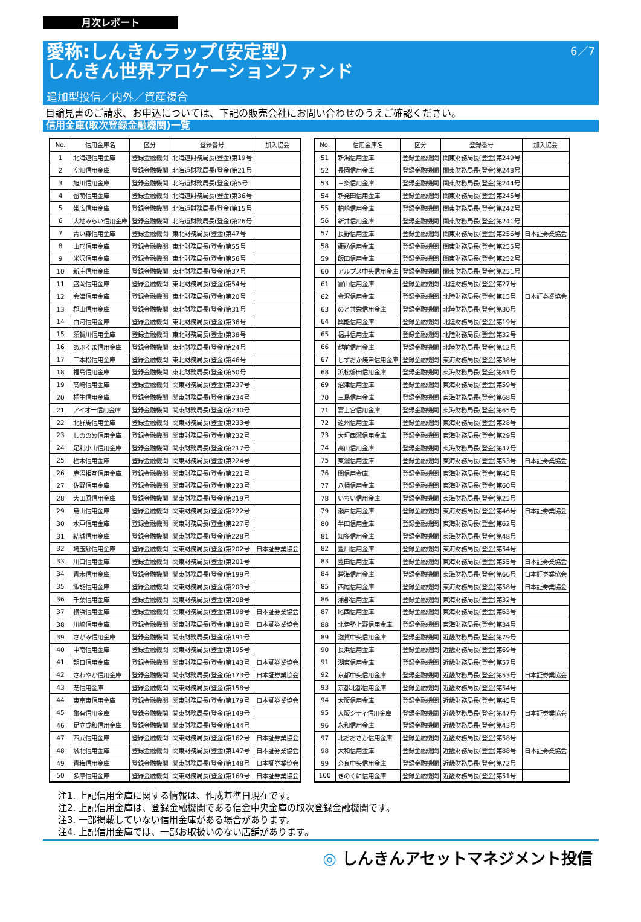月次レポート
愛称:しんきんラップ(安定型)
しんきん世界アロケーションファンド
6／7
追加型投信／内外／資産複合
目論見書のご請求、お申込については、下記の販売会社にお問い合わせのうえご確認ください。
信用金庫(取次登録金融機関)一覧
| No. | 信用金庫名 | 区分 | 登録番号 | 加入協会 |
| --- | --- | --- | --- | --- |
| 1 | 北海道信用金庫 | 登録金融機関 | 北海道財務局長(登金)第19号 | |
| 2 | 空知信用金庫 | 登録金融機関 | 北海道財務局長(登金)第21号 | |
| 3 | 旭川信用金庫 | 登録金融機関 | 北海道財務局長(登金)第5号 | |
| 4 | 留萌信用金庫 | 登録金融機関 | 北海道財務局長(登金)第36号 | |
| 5 | 帯広信用金庫 | 登録金融機関 | 北海道財務局長(登金)第15号 | |
| 6 | 大地みらい信用金庫 | 登録金融機関 | 北海道財務局長(登金)第26号 | |
| 7 | 青い森信用金庫 | 登録金融機関 | 東北財務局長(登金)第47号 | |
| 8 | 山形信用金庫 | 登録金融機関 | 東北財務局長(登金)第55号 | |
| 9 | 米沢信用金庫 | 登録金融機関 | 東北財務局長(登金)第56号 | |
| 10 | 新庄信用金庫 | 登録金融機関 | 東北財務局長(登金)第37号 | |
| 11 | 盛岡信用金庫 | 登録金融機関 | 東北財務局長(登金)第54号 | |
| 12 | 会津信用金庫 | 登録金融機関 | 東北財務局長(登金)第20号 | |
| 13 | 郡山信用金庫 | 登録金融機関 | 東北財務局長(登金)第31号 | |
| 14 | 白河信用金庫 | 登録金融機関 | 東北財務局長(登金)第36号 | |
| 15 | 須賀川信用金庫 | 登録金融機関 | 東北財務局長(登金)第38号 | |
| 16 | あぶくま信用金庫 | 登録金融機関 | 東北財務局長(登金)第24号 | |
| 17 | 二本松信用金庫 | 登録金融機関 | 東北財務局長(登金)第46号 | |
| 18 | 福島信用金庫 | 登録金融機関 | 東北財務局長(登金)第50号 | |
| 19 | 高崎信用金庫 | 登録金融機関 | 関東財務局長(登金)第237号 | |
| 20 | 桐生信用金庫 | 登録金融機関 | 関東財務局長(登金)第234号 | |
| 21 | アイオー信用金庫 | 登録金融機関 | 関東財務局長(登金)第230号 | |
| 22 | 北群馬信用金庫 | 登録金融機関 | 関東財務局長(登金)第233号 | |
| 23 | しののめ信用金庫 | 登録金融機関 | 関東財務局長(登金)第232号 | |
| 24 | 足利小山信用金庫 | 登録金融機関 | 関東財務局長(登金)第217号 | |
| 25 | 栃木信用金庫 | 登録金融機関 | 関東財務局長(登金)第224号 | |
| 26 | 鹿沼相互信用金庫 | 登録金融機関 | 関東財務局長(登金)第221号 | |
| 27 | 佐野信用金庫 | 登録金融機関 | 関東財務局長(登金)第223号 | |
| 28 | 大田原信用金庫 | 登録金融機関 | 関東財務局長(登金)第219号 | |
| 29 | 烏山信用金庫 | 登録金融機関 | 関東財務局長(登金)第222号 | |
| 30 | 水戸信用金庫 | 登録金融機関 | 関東財務局長(登金)第227号 | |
| 31 | 結城信用金庫 | 登録金融機関 | 関東財務局長(登金)第228号 | |
| 32 | 埼玉縣信用金庫 | 登録金融機関 | 関東財務局長(登金)第202号 | 日本証券業協会 |
| 33 | 川口信用金庫 | 登録金融機関 | 関東財務局長(登金)第201号 | |
| 34 | 青木信用金庫 | 登録金融機関 | 関東財務局長(登金)第199号 | |
| 35 | 飯能信用金庫 | 登録金融機関 | 関東財務局長(登金)第203号 | |
| 36 | 千葉信用金庫 | 登録金融機関 | 関東財務局長(登金)第208号 | |
| 37 | 横浜信用金庫 | 登録金融機関 | 関東財務局長(登金)第198号 | 日本証券業協会 |
| 38 | 川崎信用金庫 | 登録金融機関 | 関東財務局長(登金)第190号 | 日本証券業協会 |
| 39 | さがみ信用金庫 | 登録金融機関 | 関東財務局長(登金)第191号 | |
| 40 | 中南信用金庫 | 登録金融機関 | 関東財務局長(登金)第195号 | |
| 41 | 朝日信用金庫 | 登録金融機関 | 関東財務局長(登金)第143号 | 日本証券業協会 |
| 42 | さわやか信用金庫 | 登録金融機関 | 関東財務局長(登金)第173号 | 日本証券業協会 |
| 43 | 芝信用金庫 | 登録金融機関 | 関東財務局長(登金)第158号 | |
| 44 | 東京東信用金庫 | 登録金融機関 | 関東財務局長(登金)第179号 | 日本証券業協会 |
| 45 | 亀有信用金庫 | 登録金融機関 | 関東財務局長(登金)第149号 | |
| 46 | 足立成和信用金庫 | 登録金融機関 | 関東財務局長(登金)第144号 | |
| 47 | 西武信用金庫 | 登録金融機関 | 関東財務局長(登金)第162号 | 日本証券業協会 |
| 48 | 城北信用金庫 | 登録金融機関 | 関東財務局長(登金)第147号 | 日本証券業協会 |
| 49 | 青梅信用金庫 | 登録金融機関 | 関東財務局長(登金)第148号 | 日本証券業協会 |
| 50 | 多摩信用金庫 | 登録金融機関 | 関東財務局長(登金)第169号 | 日本証券業協会 |
| No. | 信用金庫名 | 区分 | 登録番号 | 加入協会 |
| --- | --- | --- | --- | --- |
| 51 | 新潟信用金庫 | 登録金融機関 | 関東財務局長(登金)第249号 | |
| 52 | 長岡信用金庫 | 登録金融機関 | 関東財務局長(登金)第248号 | |
| 53 | 三条信用金庫 | 登録金融機関 | 関東財務局長(登金)第244号 | |
| 54 | 新発田信用金庫 | 登録金融機関 | 関東財務局長(登金)第245号 | |
| 55 | 柏崎信用金庫 | 登録金融機関 | 関東財務局長(登金)第242号 | |
| 56 | 新井信用金庫 | 登録金融機関 | 関東財務局長(登金)第241号 | |
| 57 | 長野信用金庫 | 登録金融機関 | 関東財務局長(登金)第256号 | 日本証券業協会 |
| 58 | 諏訪信用金庫 | 登録金融機関 | 関東財務局長(登金)第255号 | |
| 59 | 飯田信用金庫 | 登録金融機関 | 関東財務局長(登金)第252号 | |
| 60 | アルプス中央信用金庫 | 登録金融機関 | 関東財務局長(登金)第251号 | |
| 61 | 富山信用金庫 | 登録金融機関 | 北陸財務局長(登金)第27号 | |
| 62 | 金沢信用金庫 | 登録金融機関 | 北陸財務局長(登金)第15号 | 日本証券業協会 |
| 63 | のと共栄信用金庫 | 登録金融機関 | 北陸財務局長(登金)第30号 | |
| 64 | 興能信用金庫 | 登録金融機関 | 北陸財務局長(登金)第19号 | |
| 65 | 福井信用金庫 | 登録金融機関 | 北陸財務局長(登金)第32号 | |
| 66 | 越前信用金庫 | 登録金融機関 | 北陸財務局長(登金)第12号 | |
| 67 | しずおか焼津信用金庫 | 登録金融機関 | 東海財務局長(登金)第38号 | |
| 68 | 浜松磐田信用金庫 | 登録金融機関 | 東海財務局長(登金)第61号 | |
| 69 | 沼津信用金庫 | 登録金融機関 | 東海財務局長(登金)第59号 | |
| 70 | 三島信用金庫 | 登録金融機関 | 東海財務局長(登金)第68号 | |
| 71 | 富士宮信用金庫 | 登録金融機関 | 東海財務局長(登金)第65号 | |
| 72 | 遠州信用金庫 | 登録金融機関 | 東海財務局長(登金)第28号 | |
| 73 | 大垣西濃信用金庫 | 登録金融機関 | 東海財務局長(登金)第29号 | |
| 74 | 高山信用金庫 | 登録金融機関 | 東海財務局長(登金)第47号 | |
| 75 | 東濃信用金庫 | 登録金融機関 | 東海財務局長(登金)第53号 | 日本証券業協会 |
| 76 | 関信用金庫 | 登録金融機関 | 東海財務局長(登金)第45号 | |
| 77 | 八幡信用金庫 | 登録金融機関 | 東海財務局長(登金)第60号 | |
| 78 | いちい信用金庫 | 登録金融機関 | 東海財務局長(登金)第25号 | |
| 79 | 瀬戸信用金庫 | 登録金融機関 | 東海財務局長(登金)第46号 | 日本証券業協会 |
| 80 | 半田信用金庫 | 登録金融機関 | 東海財務局長(登金)第62号 | |
| 81 | 知多信用金庫 | 登録金融機関 | 東海財務局長(登金)第48号 | |
| 82 | 豊川信用金庫 | 登録金融機関 | 東海財務局長(登金)第54号 | |
| 83 | 豊田信用金庫 | 登録金融機関 | 東海財務局長(登金)第55号 | 日本証券業協会 |
| 84 | 碧海信用金庫 | 登録金融機関 | 東海財務局長(登金)第66号 | 日本証券業協会 |
| 85 | 西尾信用金庫 | 登録金融機関 | 東海財務局長(登金)第58号 | 日本証券業協会 |
| 86 | 蒲郡信用金庫 | 登録金融機関 | 東海財務局長(登金)第32号 | |
| 87 | 尾西信用金庫 | 登録金融機関 | 東海財務局長(登金)第63号 | |
| 88 | 北伊勢上野信用金庫 | 登録金融機関 | 東海財務局長(登金)第34号 | |
| 89 | 滋賀中央信用金庫 | 登録金融機関 | 近畿財務局長(登金)第79号 | |
| 90 | 長浜信用金庫 | 登録金融機関 | 近畿財務局長(登金)第69号 | |
| 91 | 湖東信用金庫 | 登録金融機関 | 近畿財務局長(登金)第57号 | |
| 92 | 京都中央信用金庫 | 登録金融機関 | 近畿財務局長(登金)第53号 | 日本証券業協会 |
| 93 | 京都北都信用金庫 | 登録金融機関 | 近畿財務局長(登金)第54号 | |
| 94 | 大阪信用金庫 | 登録金融機関 | 近畿財務局長(登金)第45号 | |
| 95 | 大阪シティ信用金庫 | 登録金融機関 | 近畿財務局長(登金)第47号 | 日本証券業協会 |
| 96 | 永和信用金庫 | 登録金融機関 | 近畿財務局長(登金)第43号 | |
| 97 | 北おおさか信用金庫 | 登録金融機関 | 近畿財務局長(登金)第58号 | |
| 98 | 大和信用金庫 | 登録金融機関 | 近畿財務局長(登金)第88号 | 日本証券業協会 |
| 99 | 奈良中央信用金庫 | 登録金融機関 | 近畿財務局長(登金)第72号 | |
| 100 | きのくに信用金庫 | 登録金融機関 | 近畿財務局長(登金)第51号 | |
注1. 上記信用金庫に関する情報は、作成基準日現在です。
注2. 上記信用金庫は、登録金融機関である信金中央金庫の取次登録金融機関です。
注3. 一部掲載していない信用金庫がある場合があります。
注4. 上記信用金庫では、一部お取扱いのない店舗があります。
◎ しんきんアセットマネジメント投信